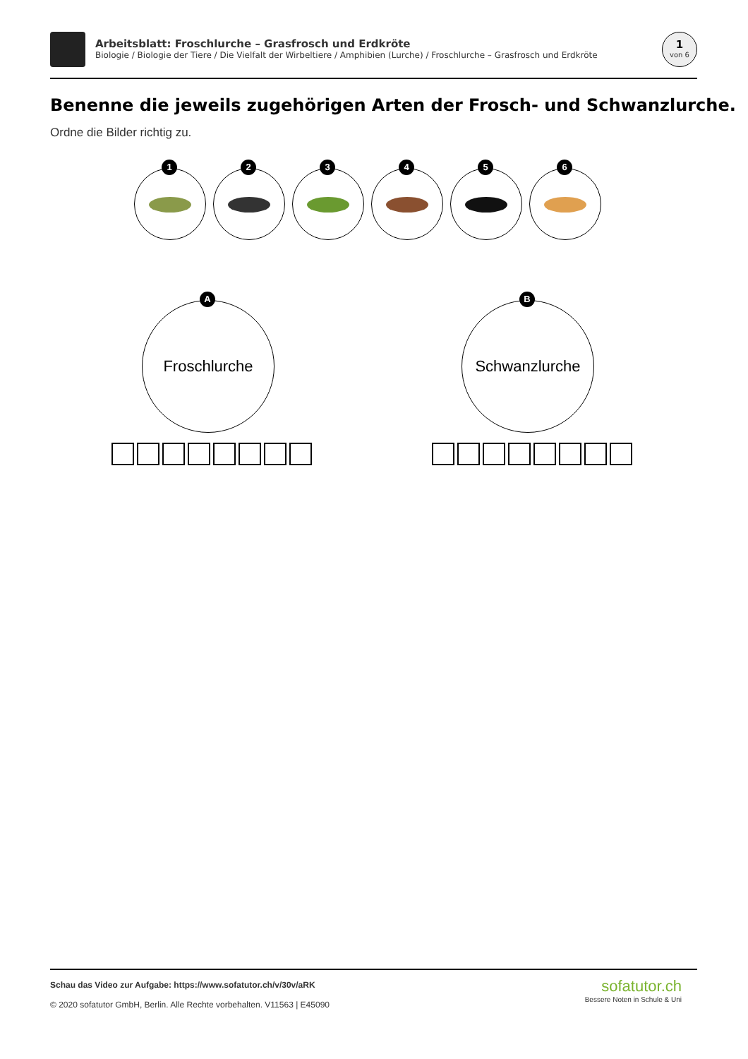Arbeitsblatt: Froschlurche – Grasfrosch und Erdkröte
Biologie / Biologie der Tiere / Die Vielfalt der Wirbeltiere / Amphibien (Lurche) / Froschlurche – Grasfrosch und Erdkröte
1
von 6
Benenne die jeweils zugehörigen Arten der Frosch- und Schwanzlurche.
Ordne die Bilder richtig zu.
1
2
3
4
5
6
A
Froschlurche
B
Schwanzlurche
Schau das Video zur Aufgabe: https://www.sofatutor.ch/v/30v/aRK
© 2020 sofatutor GmbH, Berlin. Alle Rechte vorbehalten. V11563 | E45090
sofatutor.ch
Bessere Noten in Schule & Uni